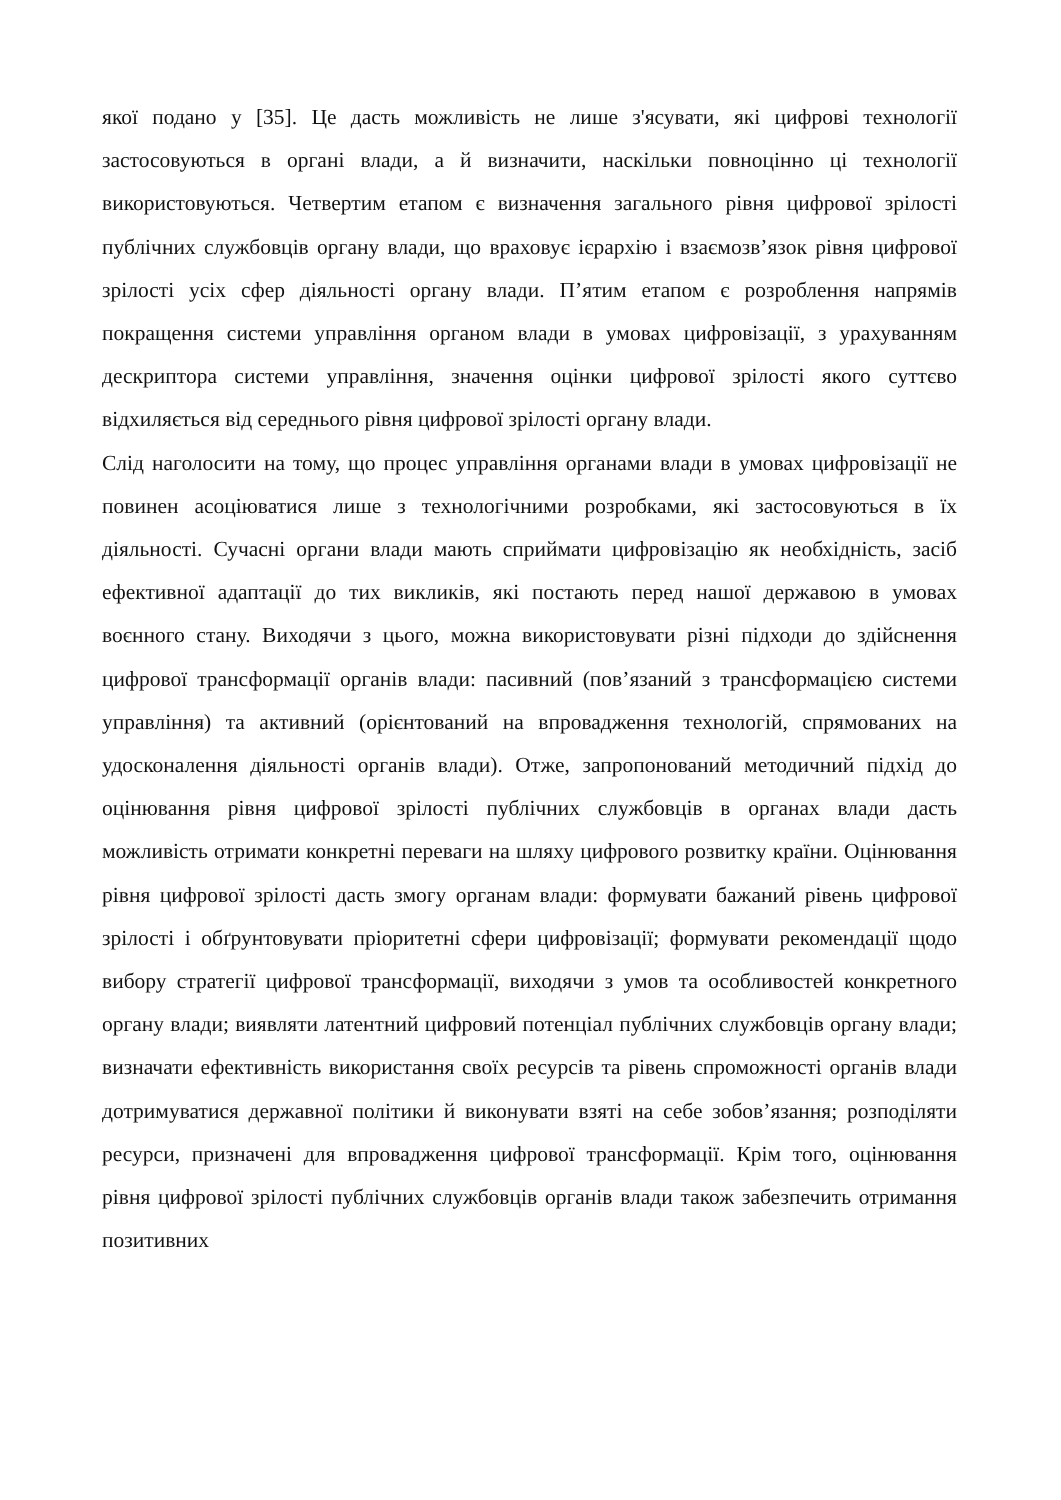якої подано у [35]. Це дасть можливість не лише з'ясувати, які цифрові технології застосовуються в органі влади, а й визначити, наскільки повноцінно ці технології використовуються. Четвертим етапом є визначення загального рівня цифрової зрілості публічних службовців органу влади, що враховує ієрархію і взаємозв’язок рівня цифрової зрілості усіх сфер діяльності органу влади. П’ятим етапом є розроблення напрямів покращення системи управління органом влади в умовах цифровізації, з урахуванням дескриптора системи управління, значення оцінки цифрової зрілості якого суттєво відхиляється від середнього рівня цифрової зрілості органу влади.
Слід наголосити на тому, що процес управління органами влади в умовах цифровізації не повинен асоціюватися лише з технологічними розробками, які застосовуються в їх діяльності. Сучасні органи влади мають сприймати цифровізацію як необхідність, засіб ефективної адаптації до тих викликів, які постають перед нашої державою в умовах воєнного стану. Виходячи з цього, можна використовувати різні підходи до здійснення цифрової трансформації органів влади: пасивний (пов’язаний з трансформацією системи управління) та активний (орієнтований на впровадження технологій, спрямованих на удосконалення діяльності органів влади). Отже, запропонований методичний підхід до оцінювання рівня цифрової зрілості публічних службовців в органах влади дасть можливість отримати конкретні переваги на шляху цифрового розвитку країни. Оцінювання рівня цифрової зрілості дасть змогу органам влади: формувати бажаний рівень цифрової зрілості і обґрунтовувати пріоритетні сфери цифровізації; формувати рекомендації щодо вибору стратегії цифрової трансформації, виходячи з умов та особливостей конкретного органу влади; виявляти латентний цифровий потенціал публічних службовців органу влади; визначати ефективність використання своїх ресурсів та рівень спроможності органів влади дотримуватися державної політики й виконувати взяті на себе зобов’язання; розподіляти ресурси, призначені для впровадження цифрової трансформації. Крім того, оцінювання рівня цифрової зрілості публічних службовців органів влади також забезпечить отримання позитивних